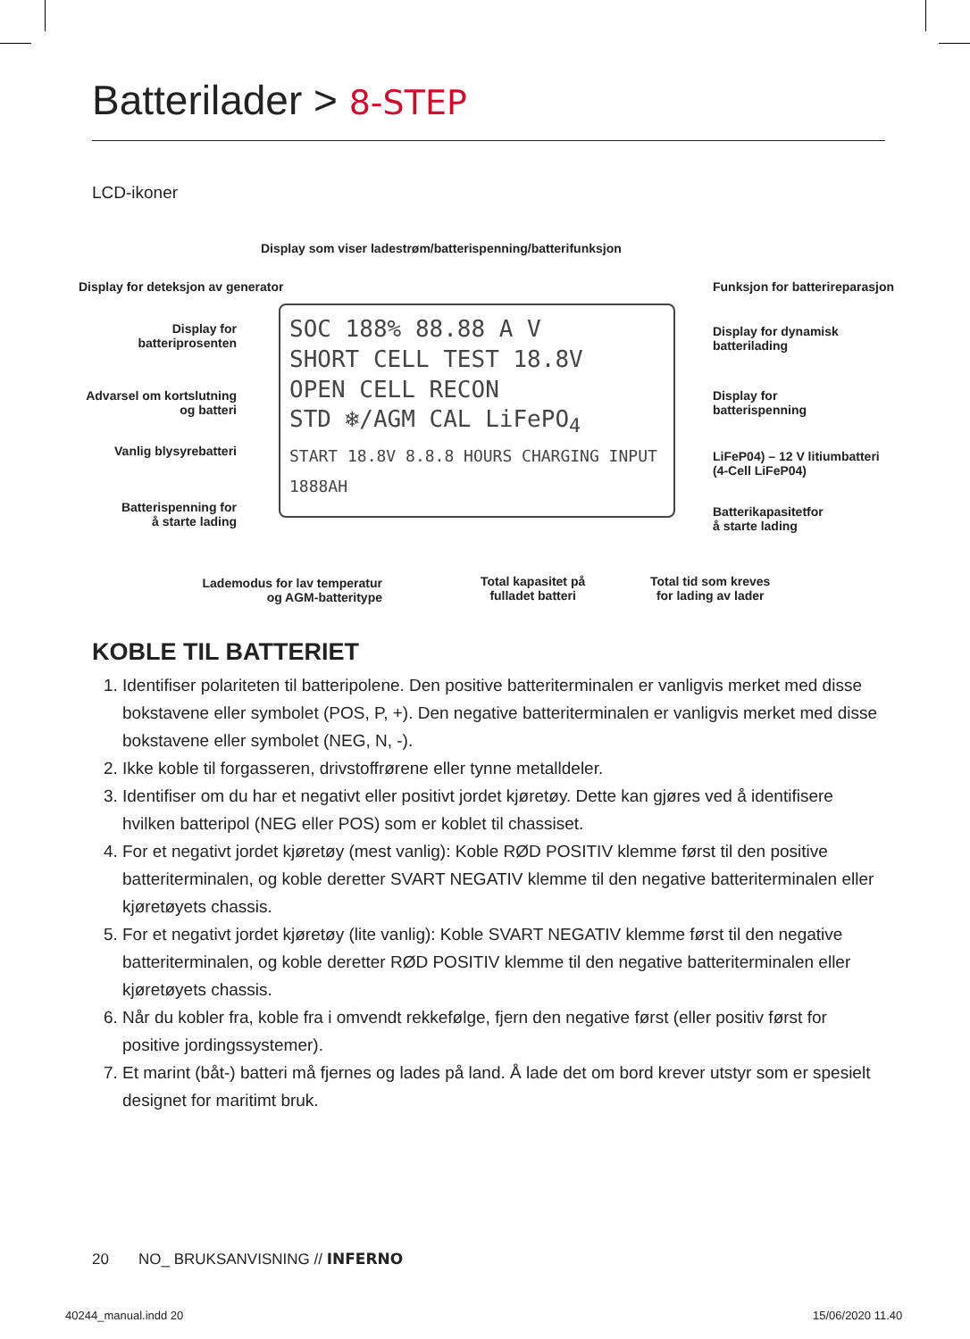Batterilader > 8-STEP
LCD-ikoner
Display som viser ladestrøm/batterispenning/batterifunksjon
Display for deteksjon av generator
Funksjon for batterireparasjon
Display for batteriprosenten
Display for dynamisk
batterilading
Advarsel om kortslutning og batteri
Display for
batterispenning
Vanlig blysyrebatteri
LiFeP04) – 12 V litiumbatteri
(4-Cell LiFeP04)
Batterispenning for
å starte lading
Batterikapasitetfor
å starte lading
Lademodus for lav temperatur
og AGM-batteritype
Total kapasitet på
fulladet batteri
Total tid som kreves
for lading av lader
SOC 188% 88.88 A V
SHORT CELL TEST 18.8V
OPEN CELL RECON
STD ❄/AGM CAL LiFePO<sub>4</sub>
START 18.8V 8.8.8 HOURS CHARGING INPUT 1888AH
KOBLE TIL BATTERIET
1. Identifiser polariteten til batteripolene. Den positive batteriterminalen er vanligvis merket med disse bokstavene eller symbolet (POS, P, +). Den negative batteriterminalen er vanligvis merket med disse bokstavene eller symbolet (NEG, N, -).
2. Ikke koble til forgasseren, drivstoffrørene eller tynne metalldeler.
3. Identifiser om du har et negativt eller positivt jordet kjøretøy. Dette kan gjøres ved å identifisere hvilken batteripol (NEG eller POS) som er koblet til chassiset.
4. For et negativt jordet kjøretøy (mest vanlig): Koble RØD POSITIV klemme først til den positive batteriterminalen, og koble deretter SVART NEGATIV klemme til den negative batteriterminalen eller kjøretøyets chassis.
5. For et negativt jordet kjøretøy (lite vanlig): Koble SVART NEGATIV klemme først til den negative batteriterminalen, og koble deretter RØD POSITIV klemme til den negative batteriterminalen eller kjøretøyets chassis.
6. Når du kobler fra, koble fra i omvendt rekkefølge, fjern den negative først (eller positiv først for positive jordingssystemer).
7. Et marint (båt-) batteri må fjernes og lades på land. Å lade det om bord krever utstyr som er spesielt designet for maritimt bruk.
20 NO_ BRUKSANVISNING // INFERNO
40244_manual.indd 20 15/06/2020 11.40